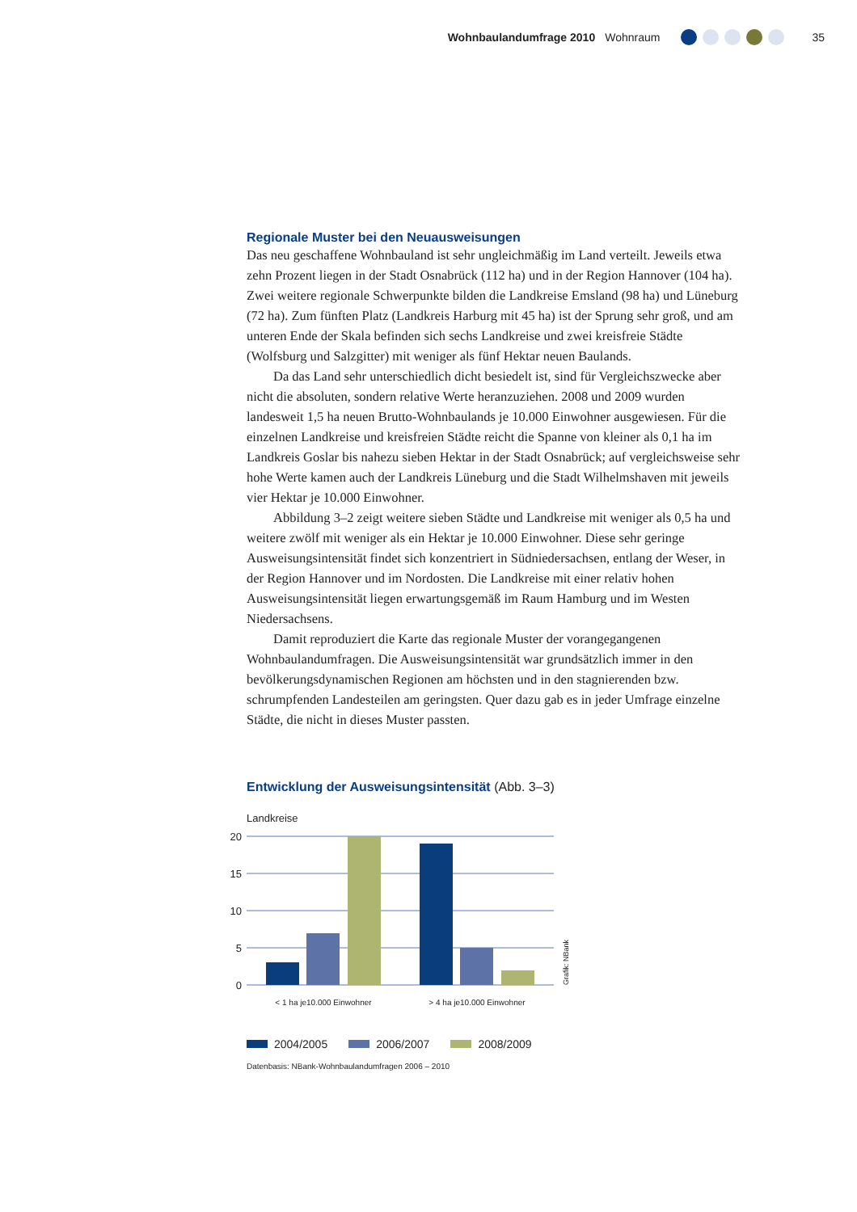Wohnbaulandumfrage 2010 Wohnraum
35
Regionale Muster bei den Neuausweisungen
Das neu geschaffene Wohnbauland ist sehr ungleichmäßig im Land verteilt. Jeweils etwa zehn Prozent liegen in der Stadt Osnabrück (112 ha) und in der Region Hannover (104 ha). Zwei weitere regionale Schwerpunkte bilden die Landkreise Emsland (98 ha) und Lüneburg (72 ha). Zum fünften Platz (Landkreis Harburg mit 45 ha) ist der Sprung sehr groß, und am unteren Ende der Skala befinden sich sechs Landkreise und zwei kreisfreie Städte (Wolfsburg und Salzgitter) mit weniger als fünf Hektar neuen Baulands.
Da das Land sehr unterschiedlich dicht besiedelt ist, sind für Vergleichszwecke aber nicht die absoluten, sondern relative Werte heranzuziehen. 2008 und 2009 wurden landesweit 1,5 ha neuen Brutto-Wohnbaulands je 10.000 Einwohner ausgewiesen. Für die einzelnen Landkreise und kreisfreien Städte reicht die Spanne von kleiner als 0,1 ha im Landkreis Goslar bis nahezu sieben Hektar in der Stadt Osnabrück; auf vergleichsweise sehr hohe Werte kamen auch der Landkreis Lüneburg und die Stadt Wilhelmshaven mit jeweils vier Hektar je 10.000 Einwohner.
Abbildung 3–2 zeigt weitere sieben Städte und Landkreise mit weniger als 0,5 ha und weitere zwölf mit weniger als ein Hektar je 10.000 Einwohner. Diese sehr geringe Ausweisungsintensität findet sich konzentriert in Südniedersachsen, entlang der Weser, in der Region Hannover und im Nordosten. Die Landkreise mit einer relativ hohen Ausweisungsintensität liegen erwartungsgemäß im Raum Hamburg und im Westen Niedersachsens.
Damit reproduziert die Karte das regionale Muster der vorangegangenen Wohnbaulandumfragen. Die Ausweisungsintensität war grundsätzlich immer in den bevölkerungsdynamischen Regionen am höchsten und in den stagnierenden bzw. schrumpfenden Landesteilen am geringsten. Quer dazu gab es in jeder Umfrage einzelne Städte, die nicht in dieses Muster passten.
Entwicklung der Ausweisungsintensität (Abb. 3–3)
Landkreise
20
15
10
5
0
< 1 ha je10.000 Einwohner
> 4 ha je10.000 Einwohner
Grafik: NBank
2004/2005 2006/2007 2008/2009
Datenbasis: NBank-Wohnbaulandumfragen 2006 – 2010